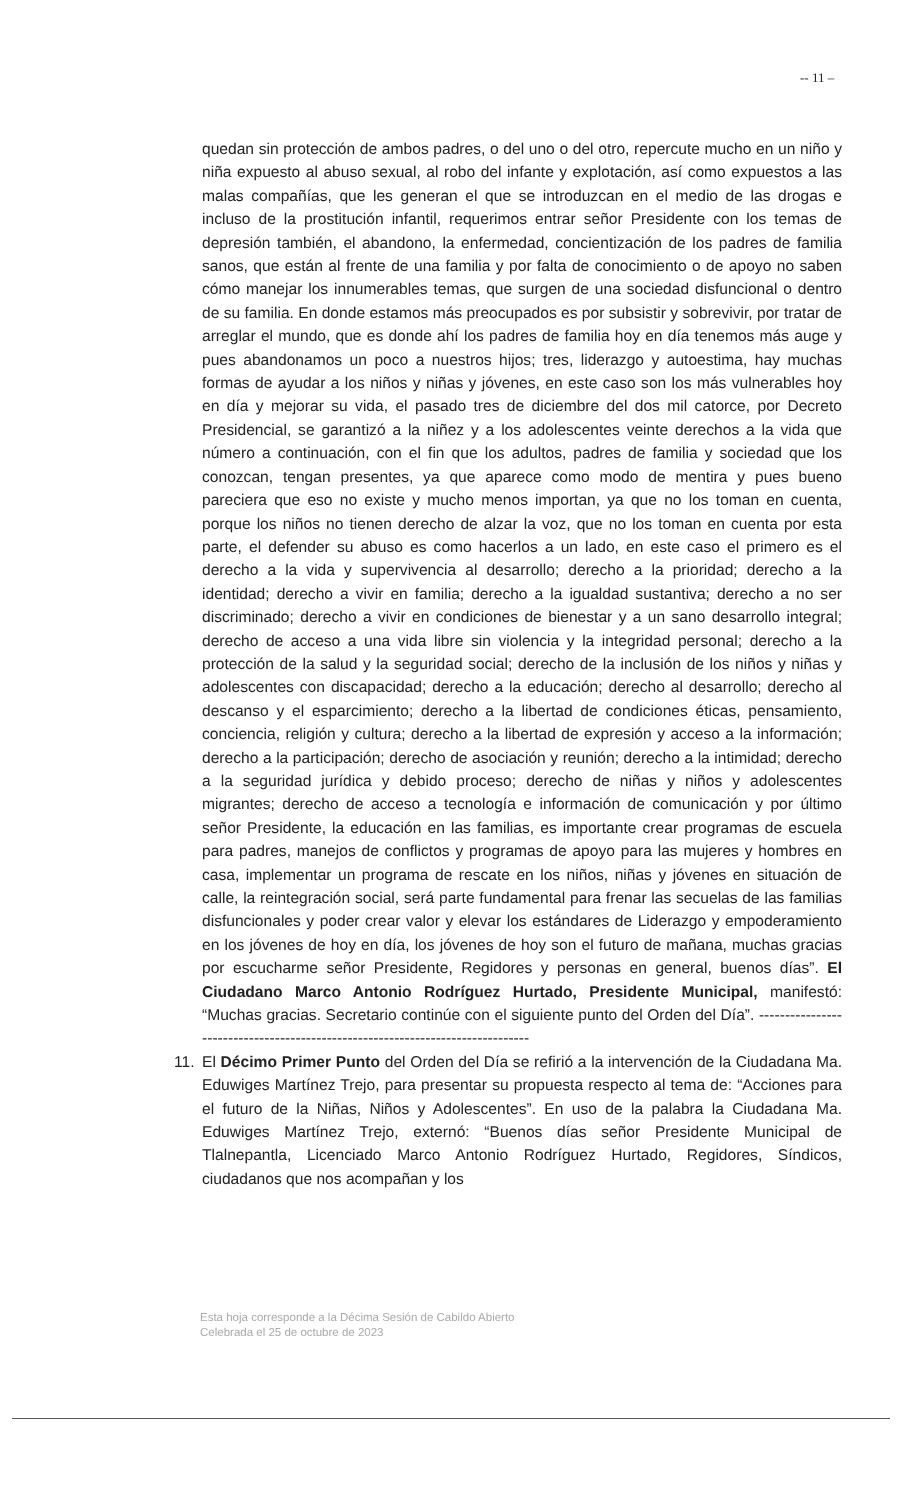-- 11 –
quedan sin protección de ambos padres, o del uno o del otro, repercute mucho en un niño y niña expuesto al abuso sexual, al robo del infante y explotación, así como expuestos a las malas compañías, que les generan el que se introduzcan en el medio de las drogas e incluso de la prostitución infantil, requerimos entrar señor Presidente con los temas de depresión también, el abandono, la enfermedad, concientización de los padres de familia sanos, que están al frente de una familia y por falta de conocimiento o de apoyo no saben cómo manejar los innumerables temas, que surgen de una sociedad disfuncional o dentro de su familia. En donde estamos más preocupados es por subsistir y sobrevivir, por tratar de arreglar el mundo, que es donde ahí los padres de familia hoy en día tenemos más auge y pues abandonamos un poco a nuestros hijos; tres, liderazgo y autoestima, hay muchas formas de ayudar a los niños y niñas y jóvenes, en este caso son los más vulnerables hoy en día y mejorar su vida, el pasado tres de diciembre del dos mil catorce, por Decreto Presidencial, se garantizó a la niñez y a los adolescentes veinte derechos a la vida que número a continuación, con el fin que los adultos, padres de familia y sociedad que los conozcan, tengan presentes, ya que aparece como modo de mentira y pues bueno pareciera que eso no existe y mucho menos importan, ya que no los toman en cuenta, porque los niños no tienen derecho de alzar la voz, que no los toman en cuenta por esta parte, el defender su abuso es como hacerlos a un lado, en este caso el primero es el derecho a la vida y supervivencia al desarrollo; derecho a la prioridad; derecho a la identidad; derecho a vivir en familia; derecho a la igualdad sustantiva; derecho a no ser discriminado; derecho a vivir en condiciones de bienestar y a un sano desarrollo integral; derecho de acceso a una vida libre sin violencia y la integridad personal; derecho a la protección de la salud y la seguridad social; derecho de la inclusión de los niños y niñas y adolescentes con discapacidad; derecho a la educación; derecho al desarrollo; derecho al descanso y el esparcimiento; derecho a la libertad de condiciones éticas, pensamiento, conciencia, religión y cultura; derecho a la libertad de expresión y acceso a la información; derecho a la participación; derecho de asociación y reunión; derecho a la intimidad; derecho a la seguridad jurídica y debido proceso; derecho de niñas y niños y adolescentes migrantes; derecho de acceso a tecnología e información de comunicación y por último señor Presidente, la educación en las familias, es importante crear programas de escuela para padres, manejos de conflictos y programas de apoyo para las mujeres y hombres en casa, implementar un programa de rescate en los niños, niñas y jóvenes en situación de calle, la reintegración social, será parte fundamental para frenar las secuelas de las familias disfuncionales y poder crear valor y elevar los estándares de Liderazgo y empoderamiento en los jóvenes de hoy en día, los jóvenes de hoy son el futuro de mañana, muchas gracias por escucharme señor Presidente, Regidores y personas en general, buenos días”. El Ciudadano Marco Antonio Rodríguez Hurtado, Presidente Municipal, manifestó: “Muchas gracias. Secretario continúe con el siguiente punto del Orden del Día”. -------------------------------------------------------------------------------
11.
El Décimo Primer Punto del Orden del Día se refirió a la intervención de la Ciudadana Ma. Eduwiges Martínez Trejo, para presentar su propuesta respecto al tema de: “Acciones para el futuro de la Niñas, Niños y Adolescentes”. En uso de la palabra la Ciudadana Ma. Eduwiges Martínez Trejo, externó: “Buenos días señor Presidente Municipal de Tlalnepantla, Licenciado Marco Antonio Rodríguez Hurtado, Regidores, Síndicos, ciudadanos que nos acompañan y los
Esta hoja corresponde a la Décima Sesión de Cabildo Abierto
Celebrada el 25 de octubre de 2023